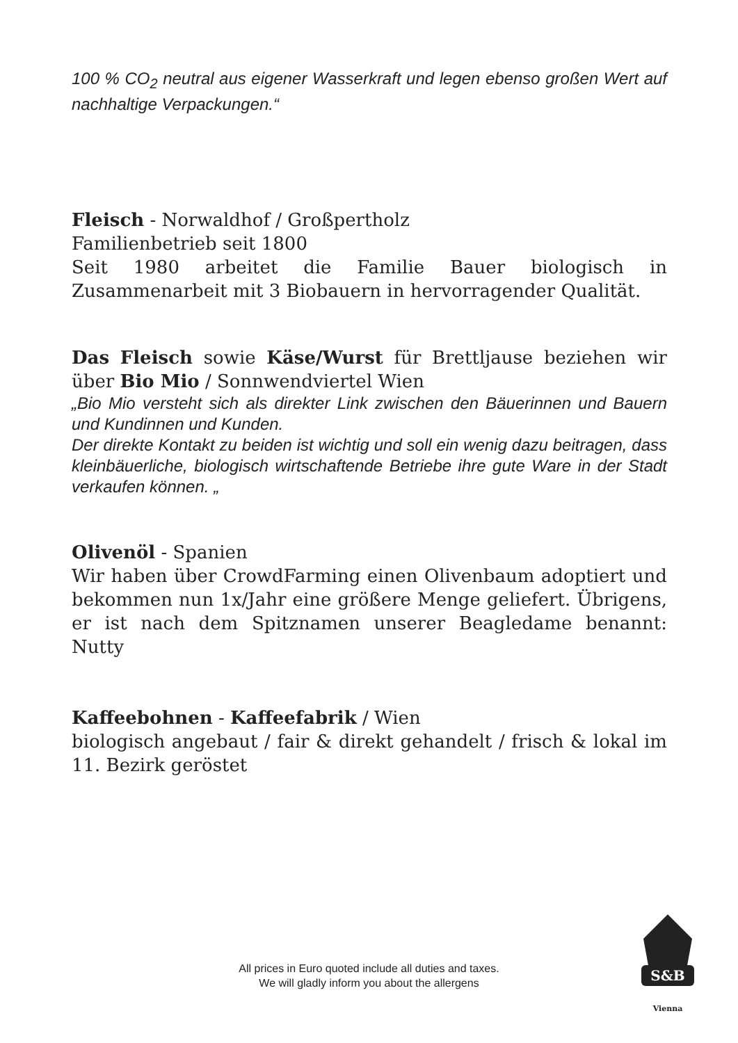100 % CO<sub>2</sub> neutral aus eigener Wasserkraft und legen ebenso großen Wert auf nachhaltige Verpackungen.“
Fleisch - Norwaldhof / Großpertholz
Familienbetrieb seit 1800
Seit 1980 arbeitet die Familie Bauer biologisch in Zusammenarbeit mit 3 Biobauern in hervorragender Qualität.
Das Fleisch sowie Käse/Wurst für Brettljause beziehen wir über Bio Mio / Sonnwendviertel Wien
„Bio Mio versteht sich als direkter Link zwischen den Bäuerinnen und Bauern und Kundinnen und Kunden.
Der direkte Kontakt zu beiden ist wichtig und soll ein wenig dazu beitragen, dass kleinbäuerliche, biologisch wirtschaftende Betriebe ihre gute Ware in der Stadt verkaufen können. „
Olivenöl - Spanien
Wir haben über CrowdFarming einen Olivenbaum adoptiert und bekommen nun 1x/Jahr eine größere Menge geliefert. Übrigens, er ist nach dem Spitznamen unserer Beagledame benannt: Nutty
Kaffeebohnen - Kaffeefabrik / Wien
biologisch angebaut / fair & direkt gehandelt / frisch & lokal im 11. Bezirk geröstet
All prices in Euro quoted include all duties and taxes.
We will gladly inform you about the allergens
S&B
Vienna